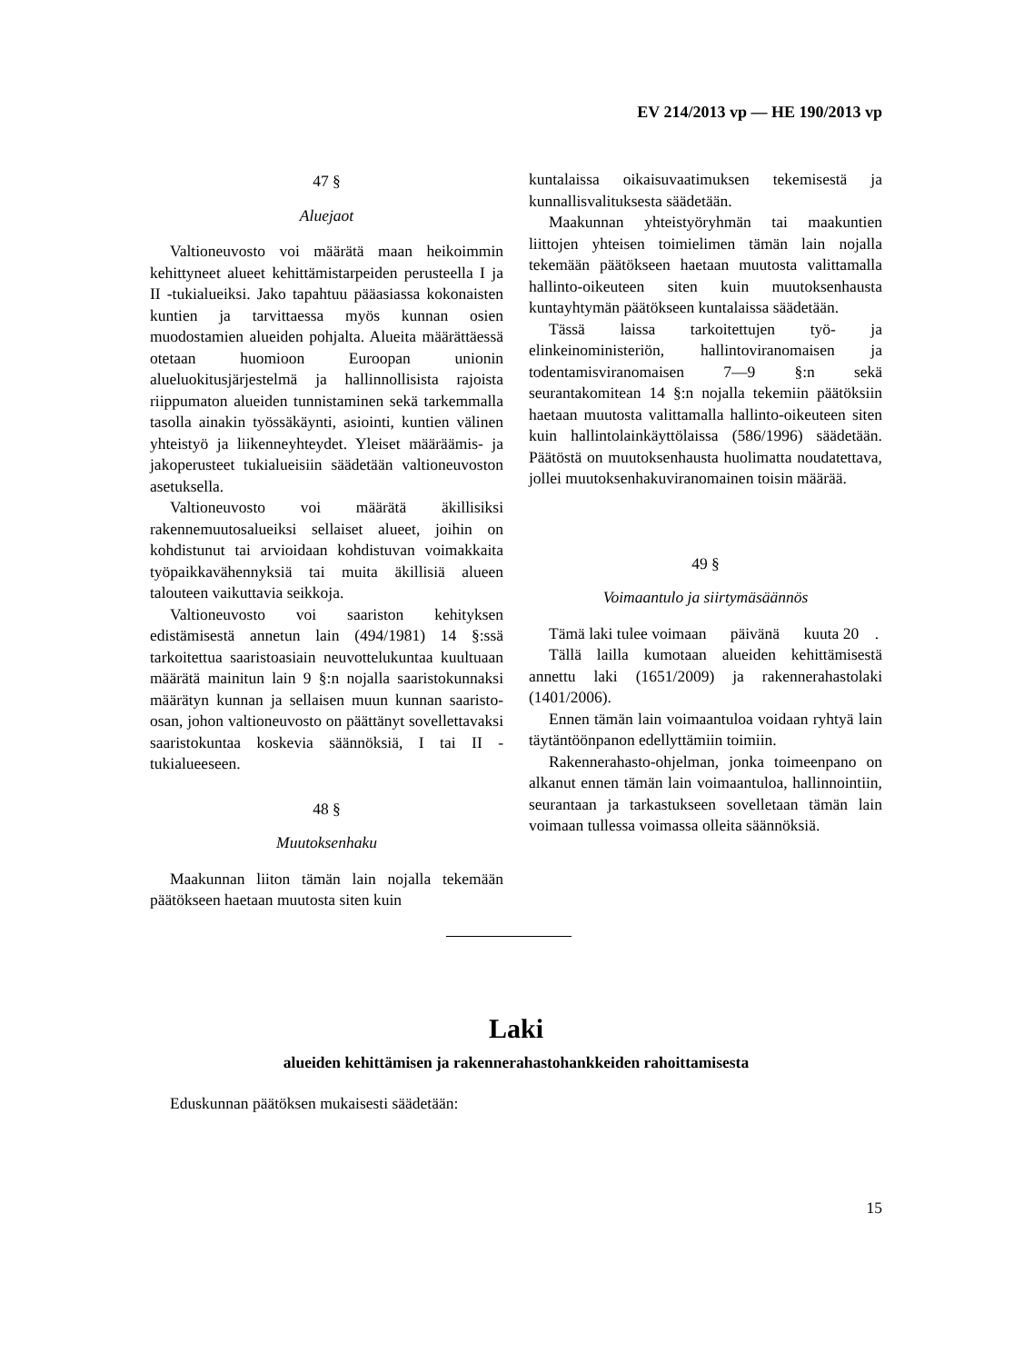EV 214/2013 vp — HE 190/2013 vp
47 §
Aluejaot
Valtioneuvosto voi määrätä maan heikoimmin kehittyneet alueet kehittämistarpeiden perusteella I ja II -tukialueiksi. Jako tapahtuu pääasiassa kokonaisten kuntien ja tarvittaessa myös kunnan osien muodostamien alueiden pohjalta. Alueita määrättäessä otetaan huomioon Euroopan unionin alueluokitusjärjestelmä ja hallinnollisista rajoista riippumaton alueiden tunnistaminen sekä tarkemmalla tasolla ainakin työssäkäynti, asiointi, kuntien välinen yhteistyö ja liikenneyhteydet. Yleiset määräämis- ja jakoperusteet tukialueisiin säädetään valtioneuvoston asetuksella.
Valtioneuvosto voi määrätä äkillisiksi rakennemuutosalueiksi sellaiset alueet, joihin on kohdistunut tai arvioidaan kohdistuvan voimakkaita työpaikkavähennyksiä tai muita äkillisiä alueen talouteen vaikuttavia seikkoja.
Valtioneuvosto voi saariston kehityksen edistämisestä annetun lain (494/1981) 14 §:ssä tarkoitettua saaristoasiain neuvottelukuntaa kuultuaan määrätä mainitun lain 9 §:n nojalla saaristokunnaksi määrätyn kunnan ja sellaisen muun kunnan saaristo-osan, johon valtioneuvosto on päättänyt sovellettavaksi saaristokuntaa koskevia säännöksiä, I tai II -tukialueeseen.
48 §
Muutoksenhaku
Maakunnan liiton tämän lain nojalla tekemään päätökseen haetaan muutosta siten kuin
kuntalaissa oikaisuvaatimuksen tekemisestä ja kunnallisvalituksesta säädetään.
Maakunnan yhteistyöryhmän tai maakuntien liittojen yhteisen toimielimen tämän lain nojalla tekemään päätökseen haetaan muutosta valittamalla hallinto-oikeuteen siten kuin muutoksenhausta kuntayhtymän päätökseen kuntalaissa säädetään.
Tässä laissa tarkoitettujen työ- ja elinkeinoministeriön, hallintoviranomaisen ja todentamisviranomaisen 7—9 §:n sekä seurantakomitean 14 §:n nojalla tekemiin päätöksiin haetaan muutosta valittamalla hallinto-oikeuteen siten kuin hallintolainkäyttölaissa (586/1996) säädetään. Päätöstä on muutoksenhausta huolimatta noudatettava, jollei muutoksenhakuviranomainen toisin määrää.
49 §
Voimaantulo ja siirtymäsäännös
Tämä laki tulee voimaan päivänä kuuta 20 .
Tällä lailla kumotaan alueiden kehittämisestä annettu laki (1651/2009) ja rakennerahastolaki (1401/2006).
Ennen tämän lain voimaantuloa voidaan ryhtyä lain täytäntöönpanon edellyttämiin toimiin.
Rakennerahasto-ohjelman, jonka toimeenpano on alkanut ennen tämän lain voimaantuloa, hallinnointiin, seurantaan ja tarkastukseen sovelletaan tämän lain voimaan tullessa voimassa olleita säännöksiä.
Laki
alueiden kehittämisen ja rakennerahastohankkeiden rahoittamisesta
Eduskunnan päätöksen mukaisesti säädetään:
15